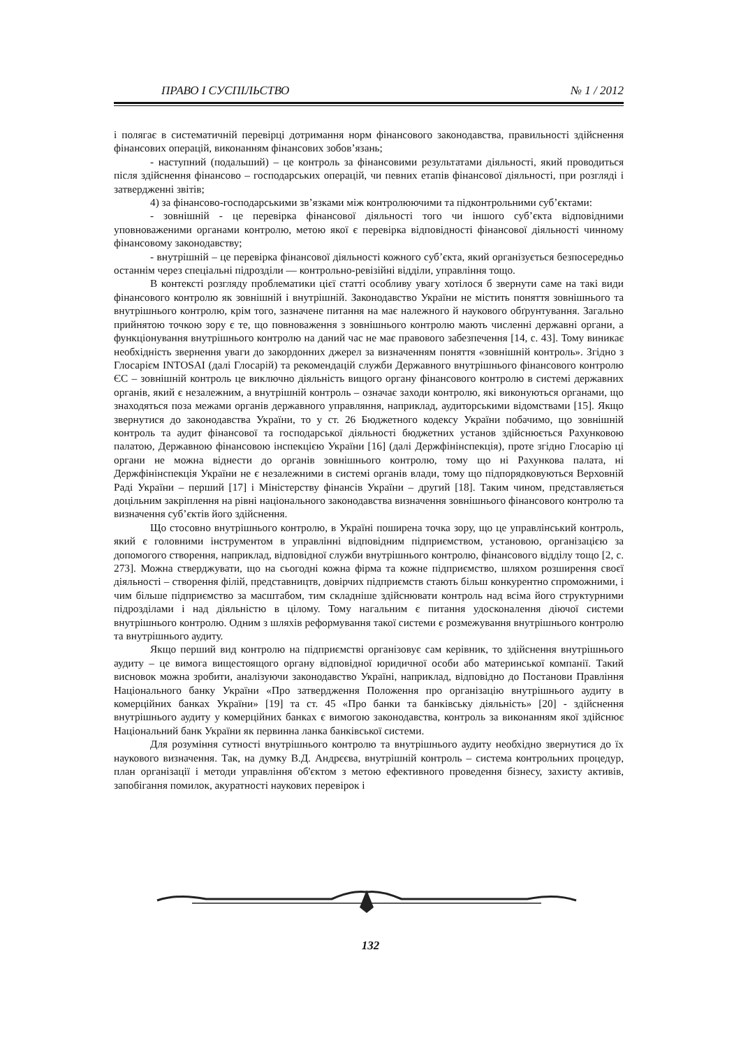ПРАВО І СУСПІЛЬСТВО № 1 / 2012
і полягає в систематичній перевірці дотримання норм фінансового законодавства, правильності здійснення фінансових операцій, виконанням фінансових зобов’язань;
- наступний (подальший) – це контроль за фінансовими результатами діяльності, який проводиться після здійснення фінансово – господарських операцій, чи певних етапів фінансової діяльності, при розгляді і затвердженні звітів;
4) за фінансово-господарськими зв’язками між контролюючими та підконтрольними суб’єктами:
- зовнішній - це перевірка фінансової діяльності того чи іншого суб’єкта відповідними уповноваженими органами контролю, метою якої є перевірка відповідності фінансової діяльності чинному фінансовому законодавству;
- внутрішній – це перевірка фінансової діяльності кожного суб’єкта, який організується безпосередньо останнім через спеціальні підрозділи — контрольно-ревізійні відділи, управління тощо.
В контексті розгляду проблематики цієї статті особливу увагу хотілося б звернути саме на такі види фінансового контролю як зовнішній і внутрішній. Законодавство України не містить поняття зовнішнього та внутрішнього контролю, крім того, зазначене питання на має належного й наукового обґрунтування. Загально прийнятою точкою зору є те, що повноваження з зовнішнього контролю мають численні державні органи, а функціонування внутрішнього контролю на даний час не має правового забезпечення [14, с. 43]. Тому виникає необхідність звернення уваги до закордонних джерел за визначенням поняття «зовнішній контроль». Згідно з Глосарієм INTOSAI (далі Глосарій) та рекомендацій служби Державного внутрішнього фінансового контролю ЄС – зовнішній контроль це виключно діяльність вищого органу фінансового контролю в системі державних органів, який є незалежним, а внутрішній контроль – означає заходи контролю, які виконуються органами, що знаходяться поза межами органів державного управляння, наприклад, аудиторськими відомствами [15]. Якщо звернутися до законодавства України, то у ст. 26 Бюджетного кодексу України побачимо, що зовнішній контроль та аудит фінансової та господарської діяльності бюджетних установ здійснюється Рахунковою палатою, Державною фінансовою інспекцією України [16] (далі Держфінінспекція), проте згідно Глосарію ці органи не можна віднести до органів зовнішнього контролю, тому що ні Рахункова палата, ні Держфінінспекція України не є незалежними в системі органів влади, тому що підпорядковуються Верховній Раді України – перший [17] і Міністерству фінансів України – другий [18]. Таким чином, представляється доцільним закріплення на рівні національного законодавства визначення зовнішнього фінансового контролю та визначення суб’єктів його здійснення.
Що стосовно внутрішнього контролю, в Україні поширена точка зору, що це управлінський контроль, який є головними інструментом в управлінні відповідним підприємством, установою, організацією за допомогого створення, наприклад, відповідної служби внутрішнього контролю, фінансового відділу тощо [2, с. 273]. Можна стверджувати, що на сьогодні кожна фірма та кожне підприємство, шляхом розширення своєї діяльності – створення філій, представництв, довірчих підприємств стають більш конкурентно спроможними, і чим більше підприємство за масштабом, тим складніше здійснювати контроль над всіма його структурними підрозділами і над діяльністю в цілому. Тому нагальним є питання удосконалення діючої системи внутрішнього контролю. Одним з шляхів реформування такої системи є розмежування внутрішнього контролю та внутрішнього аудиту.
Якщо перший вид контролю на підприємстві організовує сам керівник, то здійснення внутрішнього аудиту – це вимога вищестоящого органу відповідної юридичної особи або материнської компанії. Такий висновок можна зробити, аналізуючи законодавство Україні, наприклад, відповідно до Постанови Правління Національного банку України «Про затвердження Положення про організацію внутрішнього аудиту в комерційних банках України» [19] та ст. 45 «Про банки та банківську діяльність» [20] - здійснення внутрішнього аудиту у комерційних банках є вимогою законодавства, контроль за виконанням якої здійснює Національний банк України як первинна ланка банківської системи.
Для розуміння сутності внутрішнього контролю та внутрішнього аудиту необхідно звернутися до їх наукового визначення. Так, на думку В.Д. Андрєєва, внутрішній контроль – система контрольних процедур, план організації і методи управління об'єктом з метою ефективного проведення бізнесу, захисту активів, запобігання помилок, акуратності наукових перевірок і
132